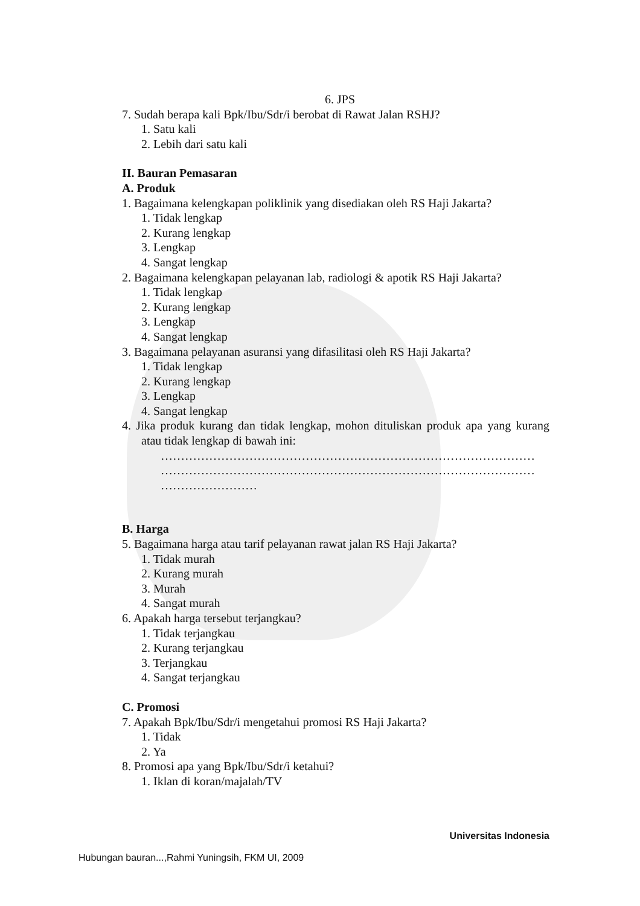6. JPS
7. Sudah berapa kali Bpk/Ibu/Sdr/i berobat di Rawat Jalan RSHJ?
1. Satu kali
2. Lebih dari satu kali
II. Bauran Pemasaran
A. Produk
1. Bagaimana kelengkapan poliklinik yang disediakan oleh RS Haji Jakarta?
1. Tidak lengkap
2. Kurang lengkap
3. Lengkap
4. Sangat lengkap
2. Bagaimana kelengkapan pelayanan lab, radiologi & apotik RS Haji Jakarta?
1. Tidak lengkap
2. Kurang lengkap
3. Lengkap
4. Sangat lengkap
3. Bagaimana pelayanan asuransi yang difasilitasi oleh RS Haji Jakarta?
1. Tidak lengkap
2. Kurang lengkap
3. Lengkap
4. Sangat lengkap
4. Jika produk kurang dan tidak lengkap, mohon dituliskan produk apa yang kurang atau tidak lengkap di bawah ini:
…………………………………………………………………………………
…………………………………………………………………………………
……………………
B. Harga
5. Bagaimana harga atau tarif pelayanan rawat jalan RS Haji Jakarta?
1. Tidak murah
2. Kurang murah
3. Murah
4. Sangat murah
6. Apakah harga tersebut terjangkau?
1. Tidak terjangkau
2. Kurang terjangkau
3. Terjangkau
4. Sangat terjangkau
C. Promosi
7. Apakah Bpk/Ibu/Sdr/i mengetahui promosi RS Haji Jakarta?
1. Tidak
2. Ya
8. Promosi apa yang Bpk/Ibu/Sdr/i ketahui?
1. Iklan di koran/majalah/TV
Universitas Indonesia
Hubungan bauran...,Rahmi Yuningsih, FKM UI, 2009